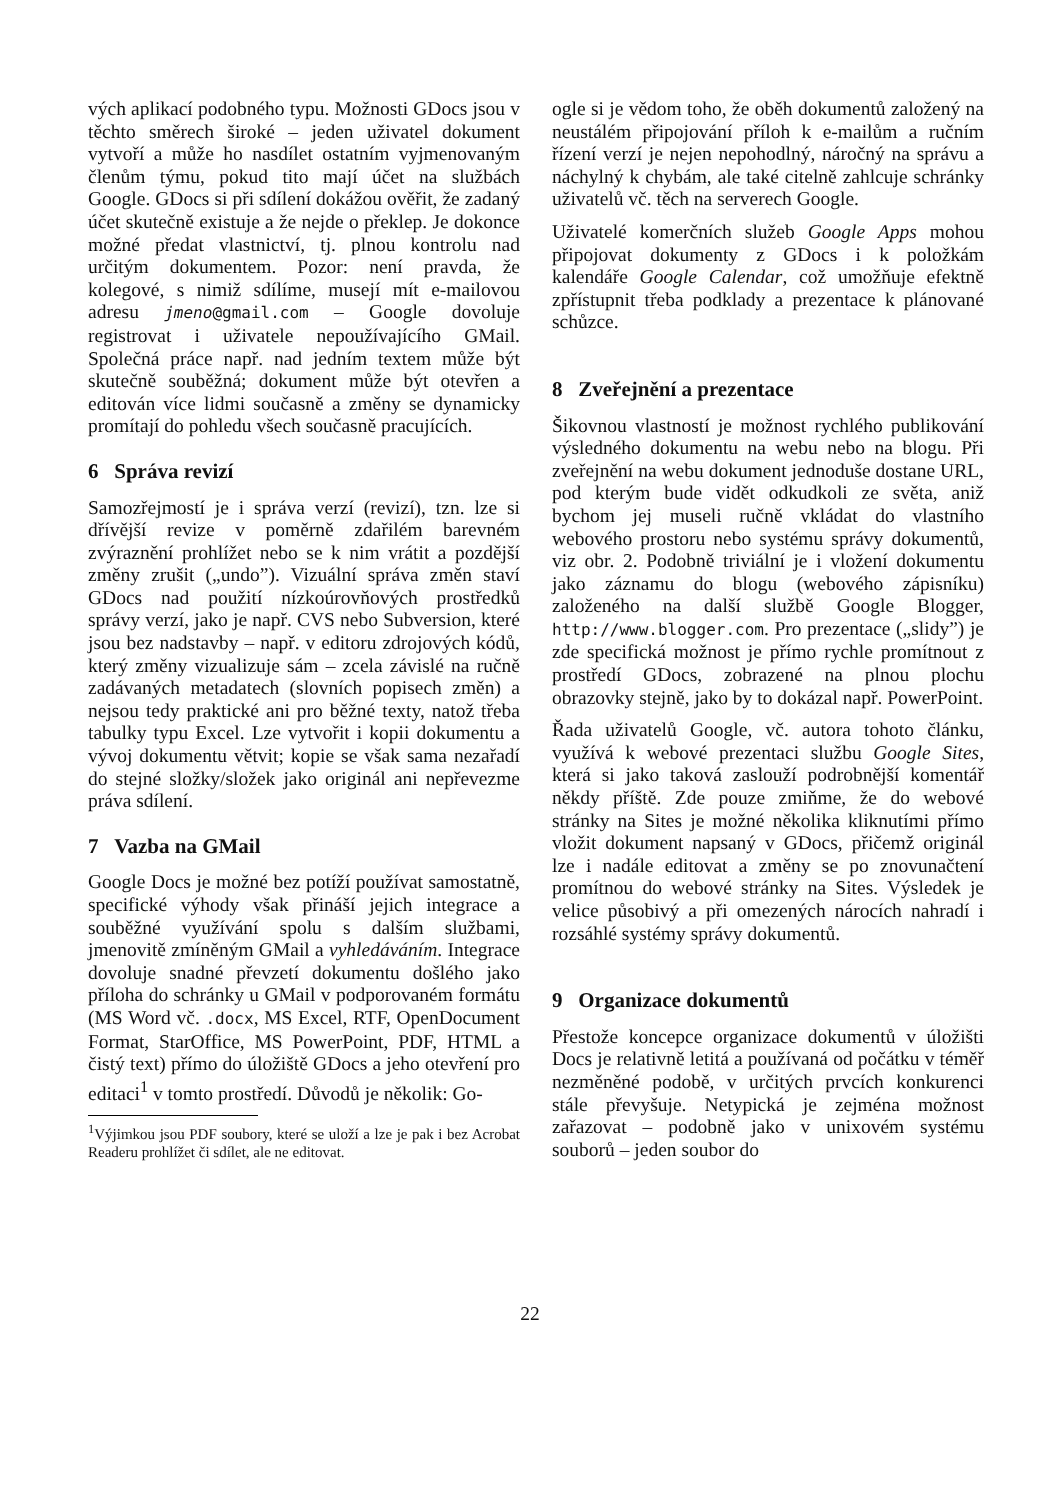vých aplikací podobného typu. Možnosti GDocs jsou v těchto směrech široké – jeden uživatel dokument vytvoří a může ho nasdílet ostatním vyjmenovaným členům týmu, pokud tito mají účet na službách Google. GDocs si při sdílení dokážou ověřit, že zadaný účet skutečně existuje a že nejde o překlep. Je dokonce možné předat vlastnictví, tj. plnou kontrolu nad určitým dokumentem. Pozor: není pravda, že kolegové, s nimiž sdílíme, musejí mít e-mailovou adresu jmeno@gmail.com – Google dovoluje registrovat i uživatele nepoužívajícího GMail. Společná práce např. nad jedním textem může být skutečně souběžná; dokument může být otevřen a editován více lidmi současně a změny se dynamicky promítají do pohledu všech současně pracujících.
6 Správa revizí
Samozřejmostí je i správa verzí (revizí), tzn. lze si dřívější revize v poměrně zdařilém barevném zvýraznění prohlížet nebo se k nim vrátit a pozdější změny zrušit („undo”). Vizuální správa změn staví GDocs nad použití nízkoúrovňových prostředků správy verzí, jako je např. CVS nebo Subversion, které jsou bez nadstavby – např. v editoru zdrojových kódů, který změny vizualizuje sám – zcela závislé na ručně zadávaných metadatech (slovních popisech změn) a nejsou tedy praktické ani pro běžné texty, natož třeba tabulky typu Excel. Lze vytvořit i kopii dokumentu a vývoj dokumentu větvit; kopie se však sama nezařadí do stejné složky/složek jako originál ani nepřevezme práva sdílení.
7 Vazba na GMail
Google Docs je možné bez potíží používat samostatně, specifické výhody však přináší jejich integrace a souběžné využívání spolu s dalším službami, jmenovitě zmíněným GMail a vyhledáváním. Integrace dovoluje snadné převzetí dokumentu došlého jako příloha do schránky u GMail v podporovaném formátu (MS Word vč. .docx, MS Excel, RTF, OpenDocument Format, StarOffice, MS PowerPoint, PDF, HTML a čistý text) přímo do úložiště GDocs a jeho otevření pro editaci<sup>1</sup> v tomto prostředí. Důvodů je několik: Go-
<sup>1</sup> Výjimkou jsou PDF soubory, které se uloží a lze je pak i bez Acrobat Readeru prohlížet či sdílet, ale ne editovat.
ogle si je vědom toho, že oběh dokumentů založený na neustálém připojování příloh k e-mailům a ručním řízení verzí je nejen nepohodlný, náročný na správu a náchylný k chybám, ale také citelně zahlcuje schránky uživatelů vč. těch na serverech Google.
Uživatelé komerčních služeb Google Apps mohou připojovat dokumenty z GDocs i k položkám kalendáře Google Calendar, což umožňuje efektně zpřístupnit třeba podklady a prezentace k plánované schůzce.
8 Zveřejnění a prezentace
Šikovnou vlastností je možnost rychlého publikování výsledného dokumentu na webu nebo na blogu. Při zveřejnění na webu dokument jednoduše dostane URL, pod kterým bude vidět odkudkoli ze světa, aniž bychom jej museli ručně vkládat do vlastního webového prostoru nebo systému správy dokumentů, viz obr. 2. Podobně triviální je i vložení dokumentu jako záznamu do blogu (webového zápisníku) založeného na další službě Google Blogger, http://www.blogger.com. Pro prezentace („slidy”) je zde specifická možnost je přímo rychle promítnout z prostředí GDocs, zobrazené na plnou plochu obrazovky stejně, jako by to dokázal např. PowerPoint.
Řada uživatelů Google, vč. autora tohoto článku, využívá k webové prezentaci službu Google Sites, která si jako taková zaslouží podrobnější komentář někdy příště. Zde pouze zmiňme, že do webové stránky na Sites je možné několika kliknutími přímo vložit dokument napsaný v GDocs, přičemž originál lze i nadále editovat a změny se po znovunačtení promítnou do webové stránky na Sites. Výsledek je velice působivý a při omezených nárocích nahradí i rozsáhlé systémy správy dokumentů.
9 Organizace dokumentů
Přestože koncepce organizace dokumentů v úložišti Docs je relativně letitá a používaná od počátku v téměř nezměněné podobě, v určitých prvcích konkurenci stále převyšuje. Netypická je zejména možnost zařazovat – podobně jako v unixovém systému souborů – jeden soubor do
22